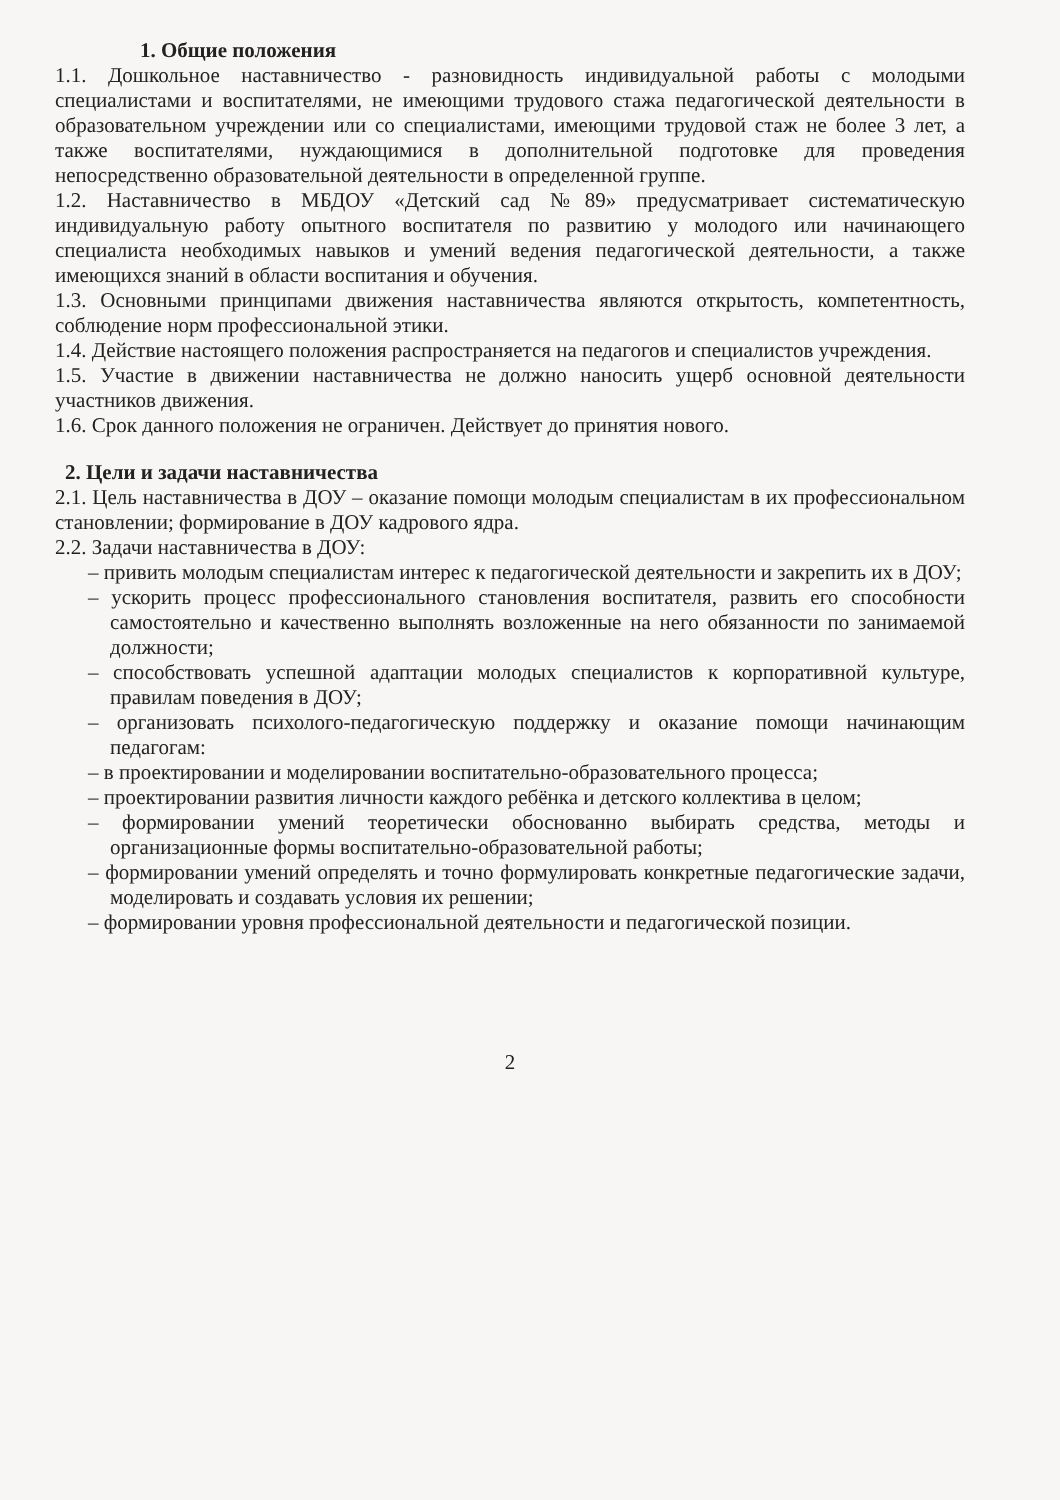1. Общие положения
1.1. Дошкольное наставничество - разновидность индивидуальной работы с молодыми специалистами и воспитателями, не имеющими трудового стажа педагогической деятельности в образовательном учреждении или со специалистами, имеющими трудовой стаж не более 3 лет, а также воспитателями, нуждающимися в дополнительной подготовке для проведения непосредственно образовательной деятельности в определенной группе.
1.2. Наставничество в МБДОУ «Детский сад №89» предусматривает систематическую индивидуальную работу опытного воспитателя по развитию у молодого или начинающего специалиста необходимых навыков и умений ведения педагогической деятельности, а также имеющихся знаний в области воспитания и обучения.
1.3. Основными принципами движения наставничества являются открытость, компетентность, соблюдение норм профессиональной этики.
1.4. Действие настоящего положения распространяется на педагогов и специалистов учреждения.
1.5. Участие в движении наставничества не должно наносить ущерб основной деятельности участников движения.
1.6. Срок данного положения не ограничен. Действует до принятия нового.
2. Цели и задачи наставничества
2.1. Цель наставничества в ДОУ – оказание помощи молодым специалистам в их профессиональном становлении; формирование в ДОУ кадрового ядра.
2.2. Задачи наставничества в ДОУ:
– привить молодым специалистам интерес к педагогической деятельности и закрепить их в ДОУ;
– ускорить процесс профессионального становления воспитателя, развить его способности самостоятельно и качественно выполнять возложенные на него обязанности по занимаемой должности;
– способствовать успешной адаптации молодых специалистов к корпоративной культуре, правилам поведения в ДОУ;
– организовать психолого-педагогическую поддержку и оказание помощи начинающим педагогам:
– в проектировании и моделировании воспитательно-образовательного процесса;
– проектировании развития личности каждого ребёнка и детского коллектива в целом;
– формировании умений теоретически обоснованно выбирать средства, методы и организационные формы воспитательно-образовательной работы;
– формировании умений определять и точно формулировать конкретные педагогические задачи, моделировать и создавать условия их решении;
– формировании уровня профессиональной деятельности и педагогической позиции.
2